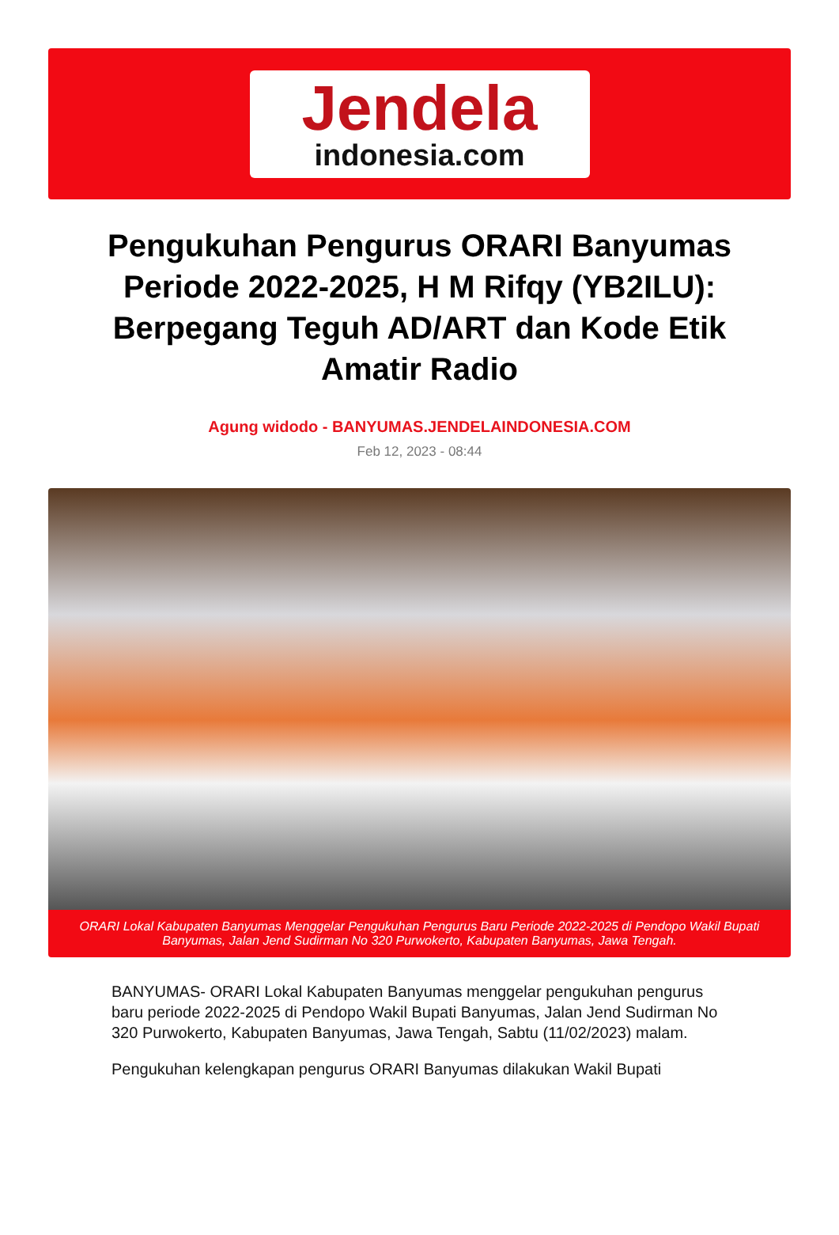Jendela
indonesia.com
Pengukuhan Pengurus ORARI Banyumas Periode 2022-2025, H M Rifqy (YB2ILU): Berpegang Teguh AD/ART dan Kode Etik Amatir Radio
Agung widodo - BANYUMAS.JENDELAINDONESIA.COM
Feb 12, 2023 - 08:44
ORARI Lokal Kabupaten Banyumas Menggelar Pengukuhan Pengurus Baru Periode 2022-2025 di Pendopo Wakil Bupati Banyumas, Jalan Jend Sudirman No 320 Purwokerto, Kabupaten Banyumas, Jawa Tengah.
BANYUMAS- ORARI Lokal Kabupaten Banyumas menggelar pengukuhan pengurus baru periode 2022-2025 di Pendopo Wakil Bupati Banyumas, Jalan Jend Sudirman No 320 Purwokerto, Kabupaten Banyumas, Jawa Tengah, Sabtu (11/02/2023) malam.
Pengukuhan kelengkapan pengurus ORARI Banyumas dilakukan Wakil Bupati